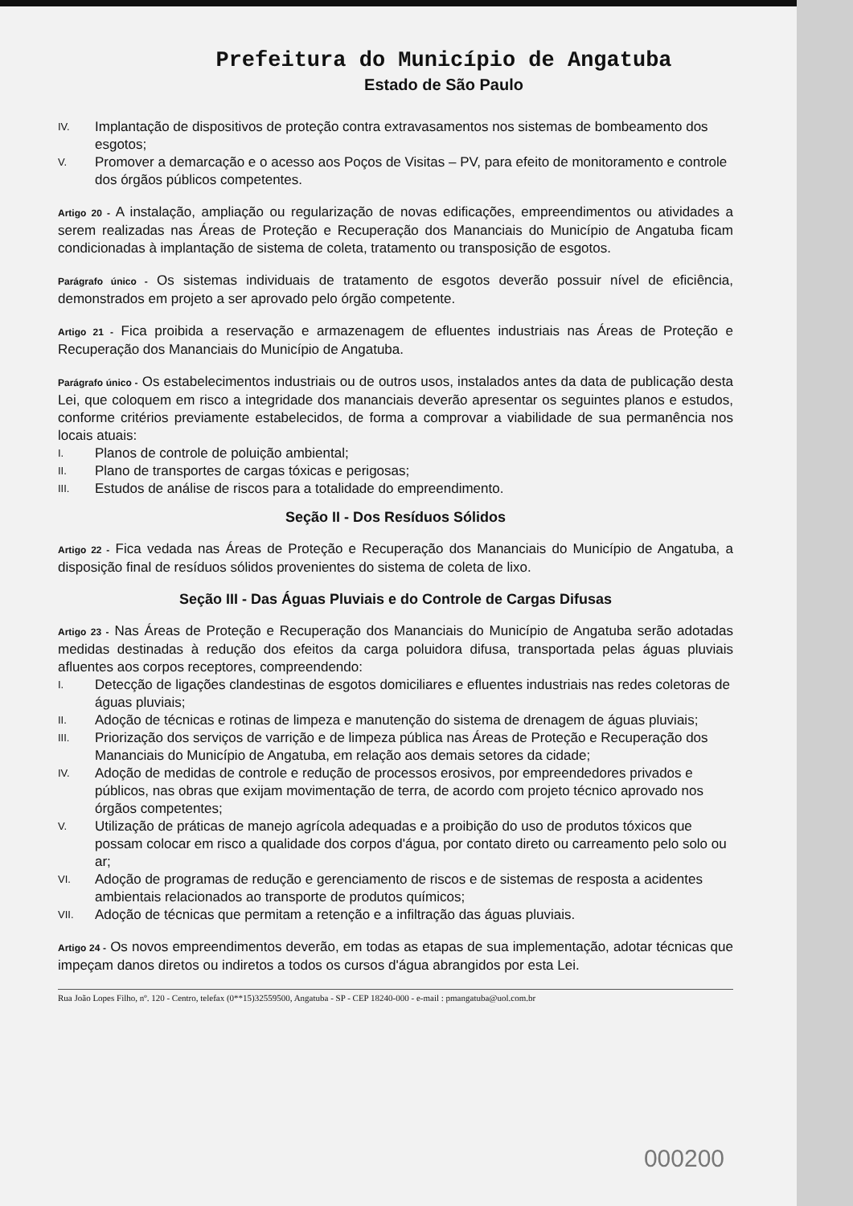Prefeitura do Município de Angatuba
Estado de São Paulo
IV. Implantação de dispositivos de proteção contra extravasamentos nos sistemas de bombeamento dos esgotos;
V. Promover a demarcação e o acesso aos Poços de Visitas – PV, para efeito de monitoramento e controle dos órgãos públicos competentes.
Artigo 20 - A instalação, ampliação ou regularização de novas edificações, empreendimentos ou atividades a serem realizadas nas Áreas de Proteção e Recuperação dos Mananciais do Município de Angatuba ficam condicionadas à implantação de sistema de coleta, tratamento ou transposição de esgotos.
Parágrafo único - Os sistemas individuais de tratamento de esgotos deverão possuir nível de eficiência, demonstrados em projeto a ser aprovado pelo órgão competente.
Artigo 21 - Fica proibida a reservação e armazenagem de efluentes industriais nas Áreas de Proteção e Recuperação dos Mananciais do Município de Angatuba.
Parágrafo único - Os estabelecimentos industriais ou de outros usos, instalados antes da data de publicação desta Lei, que coloquem em risco a integridade dos mananciais deverão apresentar os seguintes planos e estudos, conforme critérios previamente estabelecidos, de forma a comprovar a viabilidade de sua permanência nos locais atuais:
I. Planos de controle de poluição ambiental;
II. Plano de transportes de cargas tóxicas e perigosas;
III. Estudos de análise de riscos para a totalidade do empreendimento.
Seção II - Dos Resíduos Sólidos
Artigo 22 - Fica vedada nas Áreas de Proteção e Recuperação dos Mananciais do Município de Angatuba, a disposição final de resíduos sólidos provenientes do sistema de coleta de lixo.
Seção III - Das Águas Pluviais e do Controle de Cargas Difusas
Artigo 23 - Nas Áreas de Proteção e Recuperação dos Mananciais do Município de Angatuba serão adotadas medidas destinadas à redução dos efeitos da carga poluidora difusa, transportada pelas águas pluviais afluentes aos corpos receptores, compreendendo:
I. Detecção de ligações clandestinas de esgotos domiciliares e efluentes industriais nas redes coletoras de águas pluviais;
II. Adoção de técnicas e rotinas de limpeza e manutenção do sistema de drenagem de águas pluviais;
III. Priorização dos serviços de varrição e de limpeza pública nas Áreas de Proteção e Recuperação dos Mananciais do Município de Angatuba, em relação aos demais setores da cidade;
IV. Adoção de medidas de controle e redução de processos erosivos, por empreendedores privados e públicos, nas obras que exijam movimentação de terra, de acordo com projeto técnico aprovado nos órgãos competentes;
V. Utilização de práticas de manejo agrícola adequadas e a proibição do uso de produtos tóxicos que possam colocar em risco a qualidade dos corpos d'água, por contato direto ou carreamento pelo solo ou ar;
VI. Adoção de programas de redução e gerenciamento de riscos e de sistemas de resposta a acidentes ambientais relacionados ao transporte de produtos químicos;
VII. Adoção de técnicas que permitam a retenção e a infiltração das águas pluviais.
Artigo 24 - Os novos empreendimentos deverão, em todas as etapas de sua implementação, adotar técnicas que impeçam danos diretos ou indiretos a todos os cursos d'água abrangidos por esta Lei.
Rua João Lopes Filho, nº. 120 - Centro, telefax (0**15)32559500, Angatuba - SP - CEP 18240-000 - e-mail : pmangatuba@uol.com.br
000200